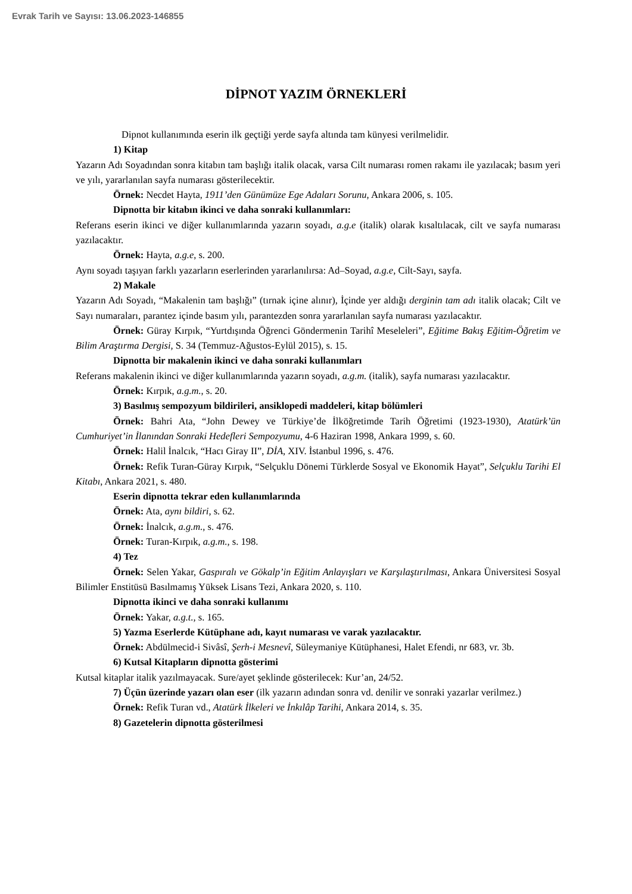Evrak Tarih ve Sayısı: 13.06.2023-146855
DİPNOT YAZIM ÖRNEKLERİ
Dipnot kullanımında eserin ilk geçtiği yerde sayfa altında tam künyesi verilmelidir.
1) Kitap
Yazarın Adı Soyadından sonra kitabın tam başlığı italik olacak, varsa Cilt numarası romen rakamı ile yazılacak; basım yeri ve yılı, yararlanılan sayfa numarası gösterilecektir.
Örnek: Necdet Hayta, 1911’den Günümüze Ege Adaları Sorunu, Ankara 2006, s. 105.
Dipnotta bir kitabın ikinci ve daha sonraki kullanımları:
Referans eserin ikinci ve diğer kullanımlarında yazarın soyadı, a.g.e (italik) olarak kısaltılacak, cilt ve sayfa numarası yazılacaktır.
Örnek: Hayta, a.g.e, s. 200.
Aynı soyadı taşıyan farklı yazarların eserlerinden yararlanılırsa: Ad–Soyad, a.g.e, Cilt-Sayı, sayfa.
2) Makale
Yazarın Adı Soyadı, “Makalenin tam başlığı” (tırnak içine alınır), İçinde yer aldığı derginin tam adı italik olacak; Cilt ve Sayı numaraları, parantez içinde basım yılı, parantezden sonra yararlanılan sayfa numarası yazılacaktır.
Örnek: Güray Kırpık, “Yurtdışında Öğrenci Göndermenin Tarihî Meseleleri”, Eğitime Bakış Eğitim-Öğretim ve Bilim Araştırma Dergisi, S. 34 (Temmuz-Ağustos-Eylül 2015), s. 15.
Dipnotta bir makalenin ikinci ve daha sonraki kullanımları
Referans makalenin ikinci ve diğer kullanımlarında yazarın soyadı, a.g.m. (italik), sayfa numarası yazılacaktır.
Örnek: Kırpık, a.g.m., s. 20.
3) Basılmış sempozyum bildirileri, ansiklopedi maddeleri, kitap bölümleri
Örnek: Bahri Ata, “John Dewey ve Türkiye’de İlköğretimde Tarih Öğretimi (1923-1930), Atatürk’ün Cumhuriyet’in İlanından Sonraki Hedefleri Sempozyumu, 4-6 Haziran 1998, Ankara 1999, s. 60.
Örnek: Halil İnalcık, “Hacı Giray II”, DİA, XIV. İstanbul 1996, s. 476.
Örnek: Refik Turan-Güray Kırpık, “Selçuklu Dönemi Türklerde Sosyal ve Ekonomik Hayat”, Selçuklu Tarihi El Kitabı, Ankara 2021, s. 480.
Eserin dipnotta tekrar eden kullanımlarında
Örnek: Ata, aynı bildiri, s. 62.
Örnek: İnalcık, a.g.m., s. 476.
Örnek: Turan-Kırpık, a.g.m., s. 198.
4) Tez
Örnek: Selen Yakar, Gaspıralı ve Gökalp’in Eğitim Anlayışları ve Karşılaştırılması, Ankara Üniversitesi Sosyal Bilimler Enstitüsü Basılmamış Yüksek Lisans Tezi, Ankara 2020, s. 110.
Dipnotta ikinci ve daha sonraki kullanımı
Örnek: Yakar, a.g.t., s. 165.
5) Yazma Eserlerde Kütüphane adı, kayıt numarası ve varak yazılacaktır.
Örnek: Abdülmecid-i Sivâsî, Şerh-i Mesnevî, Süleymaniye Kütüphanesi, Halet Efendi, nr 683, vr. 3b.
6) Kutsal Kitapların dipnotta gösterimi
Kutsal kitaplar italik yazılmayacak. Sure/ayet şeklinde gösterilecek: Kur’an, 24/52.
7) Üçün üzerinde yazarı olan eser (ilk yazarın adından sonra vd. denilir ve sonraki yazarlar verilmez.)
Örnek: Refik Turan vd., Atatürk İlkeleri ve İnkılâp Tarihi, Ankara 2014, s. 35.
8) Gazetelerin dipnotta gösterilmesi